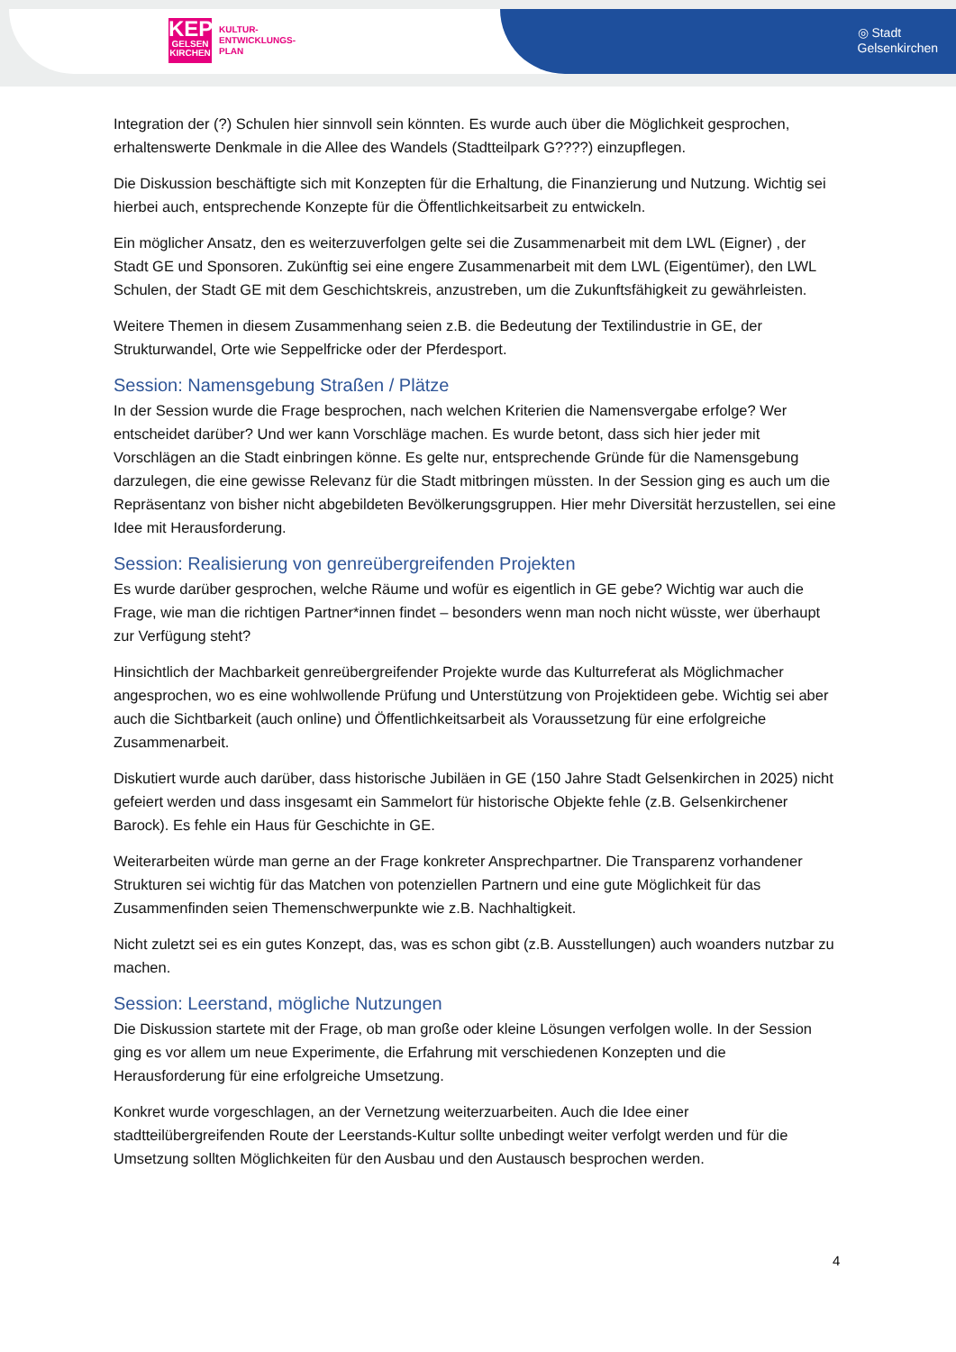KEP
GELSEN
KIRCHEN
KULTUR-
ENTWICKLUNGS-
PLAN
◎ Stadt
Gelsenkirchen
Integration der (?) Schulen hier sinnvoll sein könnten. Es wurde auch über die Möglichkeit gesprochen, erhaltenswerte Denkmale in die Allee des Wandels (Stadtteilpark G????) einzupflegen.
Die Diskussion beschäftigte sich mit Konzepten für die Erhaltung, die Finanzierung und Nutzung. Wichtig sei hierbei auch, entsprechende Konzepte für die Öffentlichkeitsarbeit zu entwickeln.
Ein möglicher Ansatz, den es weiterzuverfolgen gelte sei die Zusammenarbeit mit dem LWL (Eigner) , der Stadt GE und Sponsoren. Zukünftig sei eine engere Zusammenarbeit mit dem LWL (Eigentümer), den LWL Schulen, der Stadt GE mit dem Geschichtskreis, anzustreben, um die Zukunftsfähigkeit zu gewährleisten.
Weitere Themen in diesem Zusammenhang seien z.B. die Bedeutung der Textilindustrie in GE, der Strukturwandel, Orte wie Seppelfricke oder der Pferdesport.
Session: Namensgebung Straßen / Plätze
In der Session wurde die Frage besprochen, nach welchen Kriterien die Namensvergabe erfolge? Wer entscheidet darüber? Und wer kann Vorschläge machen. Es wurde betont, dass sich hier jeder mit Vorschlägen an die Stadt einbringen könne. Es gelte nur, entsprechende Gründe für die Namensgebung darzulegen, die eine gewisse Relevanz für die Stadt mitbringen müssten. In der Session ging es auch um die Repräsentanz von bisher nicht abgebildeten Bevölkerungsgruppen. Hier mehr Diversität herzustellen, sei eine Idee mit Herausforderung.
Session: Realisierung von genreübergreifenden Projekten
Es wurde darüber gesprochen, welche Räume und wofür es eigentlich in GE gebe? Wichtig war auch die Frage, wie man die richtigen Partner*innen findet – besonders wenn man noch nicht wüsste, wer überhaupt zur Verfügung steht?
Hinsichtlich der Machbarkeit genreübergreifender Projekte wurde das Kulturreferat als Möglichmacher angesprochen, wo es eine wohlwollende Prüfung und Unterstützung von Projektideen gebe. Wichtig sei aber auch die Sichtbarkeit (auch online) und Öffentlichkeitsarbeit als Voraussetzung für eine erfolgreiche Zusammenarbeit.
Diskutiert wurde auch darüber, dass historische Jubiläen in GE (150 Jahre Stadt Gelsenkirchen in 2025) nicht gefeiert werden und dass insgesamt ein Sammelort für historische Objekte fehle (z.B. Gelsenkirchener Barock). Es fehle ein Haus für Geschichte in GE.
Weiterarbeiten würde man gerne an der Frage konkreter Ansprechpartner. Die Transparenz vorhandener Strukturen sei wichtig für das Matchen von potenziellen Partnern und eine gute Möglichkeit für das Zusammenfinden seien Themenschwerpunkte wie z.B. Nachhaltigkeit.
Nicht zuletzt sei es ein gutes Konzept, das, was es schon gibt (z.B. Ausstellungen) auch woanders nutzbar zu machen.
Session: Leerstand, mögliche Nutzungen
Die Diskussion startete mit der Frage, ob man große oder kleine Lösungen verfolgen wolle. In der Session ging es vor allem um neue Experimente, die Erfahrung mit verschiedenen Konzepten und die Herausforderung für eine erfolgreiche Umsetzung.
Konkret wurde vorgeschlagen, an der Vernetzung weiterzuarbeiten. Auch die Idee einer stadtteilübergreifenden Route der Leerstands-Kultur sollte unbedingt weiter verfolgt werden und für die Umsetzung sollten Möglichkeiten für den Ausbau und den Austausch besprochen werden.
4